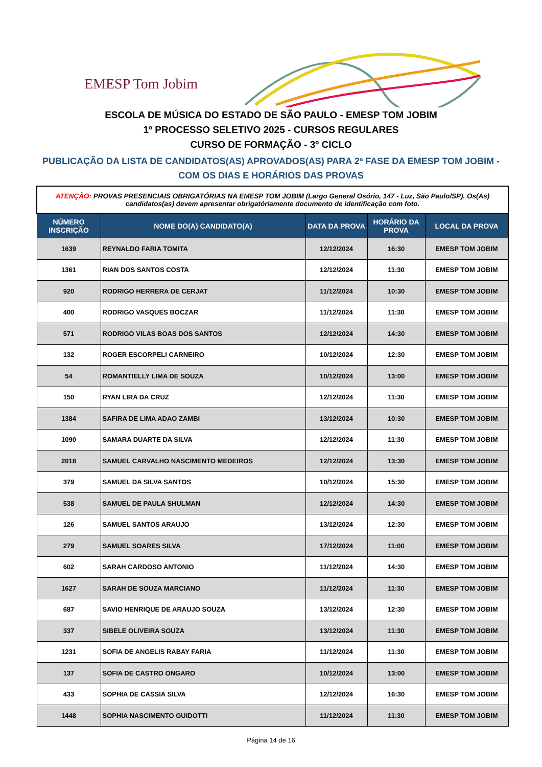EMESP Tom Jobim
ESCOLA DE MÚSICA DO ESTADO DE SÃO PAULO - EMESP TOM JOBIM
1º PROCESSO SELETIVO 2025 - CURSOS REGULARES
CURSO DE FORMAÇÃO - 3º CICLO
PUBLICAÇÃO DA LISTA DE CANDIDATOS(AS) APROVADOS(AS) PARA 2ª FASE DA EMESP TOM JOBIM -
COM OS DIAS E HORÁRIOS DAS PROVAS
| ATENÇÃO: PROVAS PRESENCIAIS OBRIGATÓRIAS NA EMESP TOM JOBIM (Largo General Osório, 147 - Luz, São Paulo/SP). Os(As) candidatos(as) devem apresentar obrigatóriamente documento de identificação com foto. | | | | |
| NÚMERO INSCRIÇÃO | NOME DO(A) CANDIDATO(A) | DATA DA PROVA | HORÁRIO DA PROVA | LOCAL DA PROVA |
| 1639 | REYNALDO FARIA TOMITA | 12/12/2024 | 16:30 | EMESP TOM JOBIM |
| 1361 | RIAN DOS SANTOS COSTA | 12/12/2024 | 11:30 | EMESP TOM JOBIM |
| 920 | RODRIGO HERRERA DE CERJAT | 11/12/2024 | 10:30 | EMESP TOM JOBIM |
| 400 | RODRIGO VASQUES BOCZAR | 11/12/2024 | 11:30 | EMESP TOM JOBIM |
| 571 | RODRIGO VILAS BOAS DOS SANTOS | 12/12/2024 | 14:30 | EMESP TOM JOBIM |
| 132 | ROGER ESCORPELI CARNEIRO | 10/12/2024 | 12:30 | EMESP TOM JOBIM |
| 54 | ROMANTIELLY LIMA DE SOUZA | 10/12/2024 | 13:00 | EMESP TOM JOBIM |
| 150 | RYAN LIRA DA CRUZ | 12/12/2024 | 11:30 | EMESP TOM JOBIM |
| 1384 | SAFIRA DE LIMA ADAO ZAMBI | 13/12/2024 | 10:30 | EMESP TOM JOBIM |
| 1090 | SAMARA DUARTE DA SILVA | 12/12/2024 | 11:30 | EMESP TOM JOBIM |
| 2018 | SAMUEL CARVALHO NASCIMENTO MEDEIROS | 12/12/2024 | 13:30 | EMESP TOM JOBIM |
| 379 | SAMUEL DA SILVA SANTOS | 10/12/2024 | 15:30 | EMESP TOM JOBIM |
| 538 | SAMUEL DE PAULA SHULMAN | 12/12/2024 | 14:30 | EMESP TOM JOBIM |
| 126 | SAMUEL SANTOS ARAUJO | 13/12/2024 | 12:30 | EMESP TOM JOBIM |
| 279 | SAMUEL SOARES SILVA | 17/12/2024 | 11:00 | EMESP TOM JOBIM |
| 602 | SARAH CARDOSO ANTONIO | 11/12/2024 | 14:30 | EMESP TOM JOBIM |
| 1627 | SARAH DE SOUZA MARCIANO | 11/12/2024 | 11:30 | EMESP TOM JOBIM |
| 687 | SAVIO HENRIQUE DE ARAUJO SOUZA | 13/12/2024 | 12:30 | EMESP TOM JOBIM |
| 337 | SIBELE OLIVEIRA SOUZA | 13/12/2024 | 11:30 | EMESP TOM JOBIM |
| 1231 | SOFIA DE ANGELIS RABAY FARIA | 11/12/2024 | 11:30 | EMESP TOM JOBIM |
| 137 | SOFIA DE CASTRO ONGARO | 10/12/2024 | 13:00 | EMESP TOM JOBIM |
| 433 | SOPHIA DE CASSIA SILVA | 12/12/2024 | 16:30 | EMESP TOM JOBIM |
| 1448 | SOPHIA NASCIMENTO GUIDOTTI | 11/12/2024 | 11:30 | EMESP TOM JOBIM |
Página 14 de 16